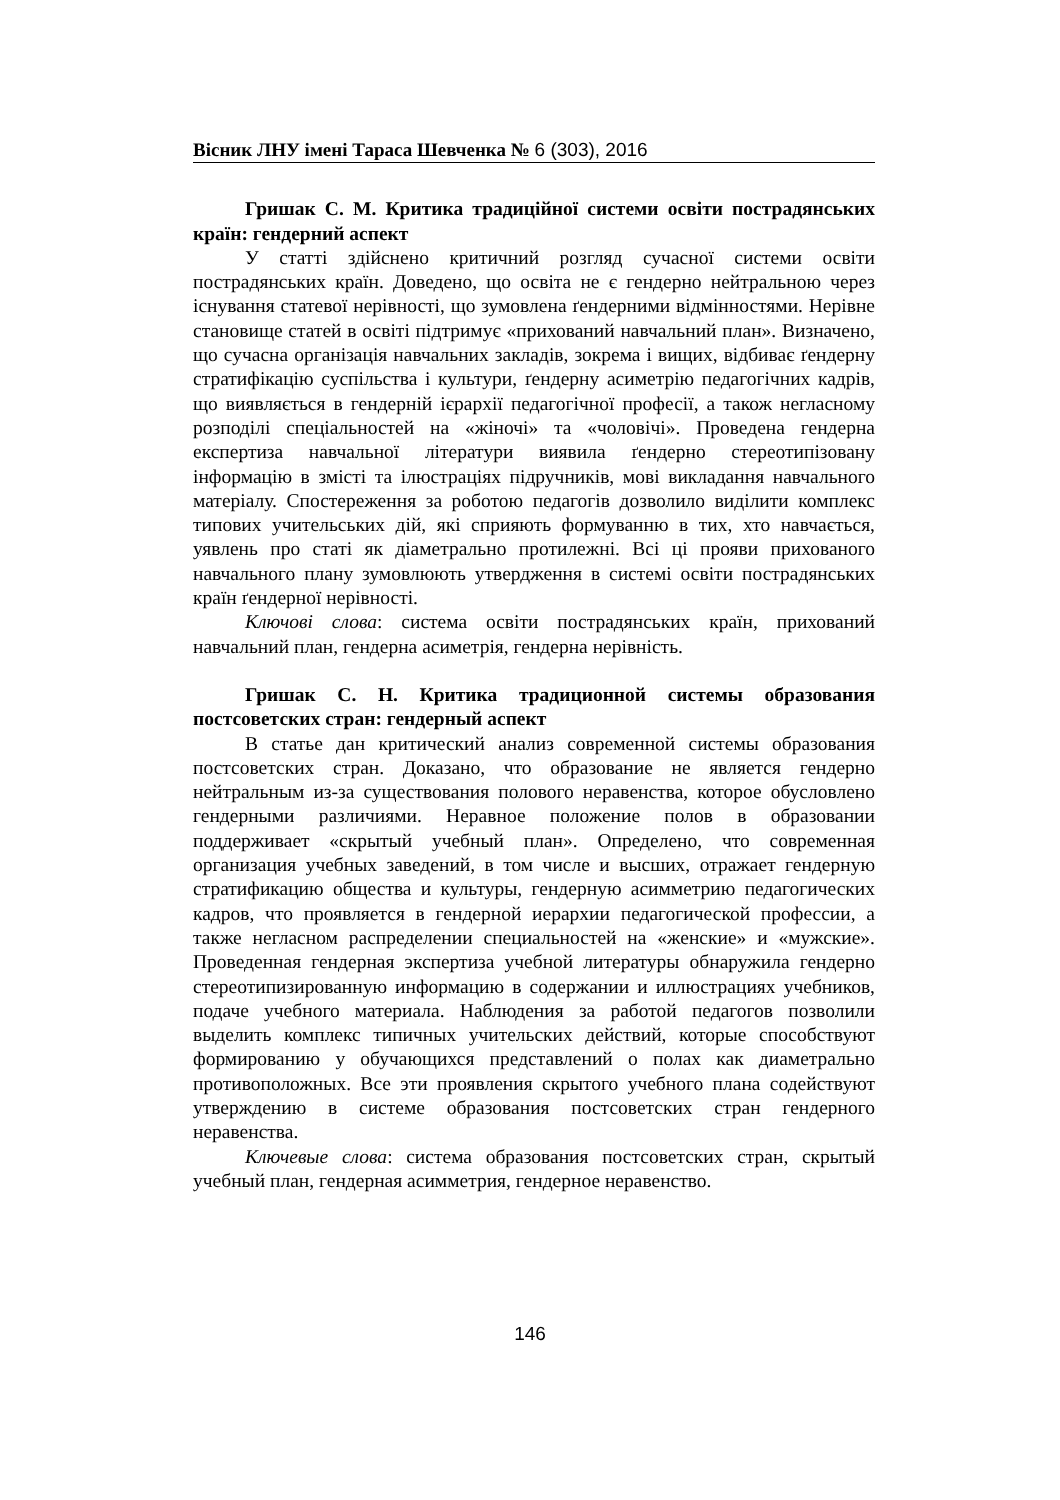Вісник ЛНУ імені Тараса Шевченка № 6 (303), 2016
Гришак С. М. Критика традиційної системи освіти пострадянських країн: гендерний аспект
У статті здійснено критичний розгляд сучасної системи освіти пострадянських країн. Доведено, що освіта не є гендерно нейтральною через існування статевої нерівності, що зумовлена ґендерними відмінностями. Нерівне становище статей в освіті підтримує «прихований навчальний план». Визначено, що сучасна організація навчальних закладів, зокрема і вищих, відбиває ґендерну стратифікацію суспільства і культури, ґендерну асиметрію педагогічних кадрів, що виявляється в гендерній ієрархії педагогічної професії, а також негласному розподілі спеціальностей на «жіночі» та «чоловічі». Проведена гендерна експертиза навчальної літератури виявила ґендерно стереотипізовану інформацію в змісті та ілюстраціях підручників, мові викладання навчального матеріалу. Спостереження за роботою педагогів дозволило виділити комплекс типових учительських дій, які сприяють формуванню в тих, хто навчається, уявлень про статі як діаметрально протилежні. Всі ці прояви прихованого навчального плану зумовлюють утвердження в системі освіти пострадянських країн ґендерної нерівності.
Ключові слова: система освіти пострадянських країн, прихований навчальний план, гендерна асиметрія, гендерна нерівність.
Гришак С. Н. Критика традиционной системы образования постсоветских стран: гендерный аспект
В статье дан критический анализ современной системы образования постсоветских стран. Доказано, что образование не является гендерно нейтральным из-за существования полового неравенства, которое обусловлено гендерными различиями. Неравное положение полов в образовании поддерживает «скрытый учебный план». Определено, что современная организация учебных заведений, в том числе и высших, отражает гендерную стратификацию общества и культуры, гендерную асимметрию педагогических кадров, что проявляется в гендерной иерархии педагогической профессии, а также негласном распределении специальностей на «женские» и «мужские». Проведенная гендерная экспертиза учебной литературы обнаружила гендерно стереотипизированную информацию в содержании и иллюстрациях учебников, подаче учебного материала. Наблюдения за работой педагогов позволили выделить комплекс типичных учительских действий, которые способствуют формированию у обучающихся представлений о полах как диаметрально противоположных. Все эти проявления скрытого учебного плана содействуют утверждению в системе образования постсоветских стран гендерного неравенства.
Ключевые слова: система образования постсоветских стран, скрытый учебный план, гендерная асимметрия, гендерное неравенство.
146